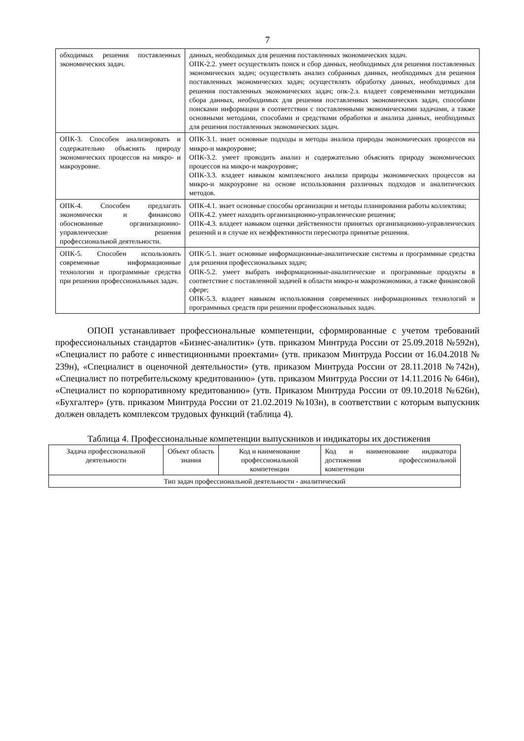7
| обходимых решения поставленных экономических задач. | данных, необходимых для решения поставленных экономических задач. ОПК-2.2. умеет осуществлять поиск и сбор данных, необходимых для решения поставленных экономических задач; осуществлять анализ собранных данных, необходимых для решения поставленных экономических задач; осуществлять обработку данных, необходимых для решения поставленных экономических задач; опк-2.з. владеет современными методиками сбора данных, необходимых для решения поставленных экономических задач, способами поисками информации в соответствии с поставленными экономическими задачами, а также основными методами, способами и средствами обработки и анализа данных, необходимых для решения поставленных экономических задач. |
| ОПК-3. Способен анализировать и содержательно объяснять природу экономических процессов на микро- и макроуровне. | ОПК-3.1. знает основные подходы и методы анализа природы экономических процессов на микро-и макроуровне; ОПК-3.2. умеет проводить анализ и содержательно объяснять природу экономических процессов на микро-и макроуровне; ОПК-3.3. владеет навыком комплексного анализа природы экономических процессов на микро-и макроуровне на основе использования различных подходов и аналитических методов. |
| ОПК-4. Способен предлагать экономически и финансово обоснованные организационно-управленческие решения профессиональной деятельности. | ОПК-4.1. знает основные способы организации и методы планирования работы коллектива; ОПК-4.2. умеет находить организационно-управленческие решения; ОПК-4.3. владеет навыком оценки действенности принятых организационно-управленческих решений и в случае их неэффективности пересмотра принятые решения. |
| ОПК-5. Способен использовать современные информационные технологии и программные средства при решении профессиональных задач. | ОПК-5.1. знает основные информационные-аналитические системы и программные средства для решения профессиональных задач; ОПК-5.2. умеет выбрать информационные-аналитические и программные продукты в соответствие с поставленной задачей в области микро-и макроэкономики, а также финансовой сфере; ОПК-5.3. владеет навыком использования современных информационных технологий и программных средств при решении профессиональных задач. |
ОПОП устанавливает профессиональные компетенции, сформированные с учетом требований профессиональных стандартов «Бизнес-аналитик» (утв. приказом Минтруда России от 25.09.2018 №592н), «Специалист по работе с инвестиционными проектами» (утв. приказом Минтруда России от 16.04.2018 № 239н), «Специалист в оценочной деятельности» (утв. приказом Минтруда России от 28.11.2018 №742н), «Специалист по потребительскому кредитованию» (утв. приказом Минтруда России от 14.11.2016 № 646н), «Специалист по корпоративному кредитованию» (утв. Приказом Минтруда России от 09.10.2018 №626н), «Бухгалтер» (утв. приказом Минтруда России от 21.02.2019 №103н), в соответствии с которым выпускник должен овладеть комплексом трудовых функций (таблица 4).
Таблица 4. Профессиональные компетенции выпускников и индикаторы их достижения
| Задача профессиональной деятельности | Объект область знания | Код и наименование профессиональной компетенции | Код и наименование индикатора достижения профессиональной компетенции |
| --- | --- | --- | --- |
| Тип задач профессиональной деятельности - аналитический | | | |